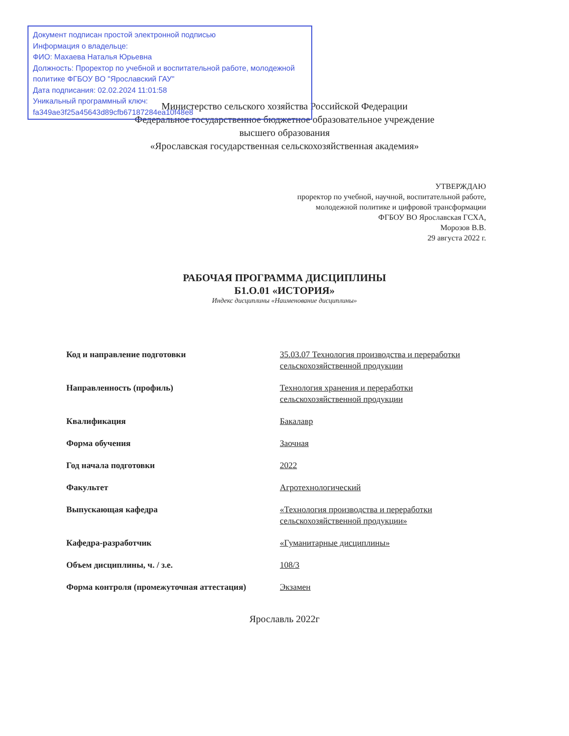Документ подписан простой электронной подписью
Информация о владельце:
ФИО: Махаева Наталья Юрьевна
Должность: Проректор по учебной и воспитательной работе, молодежной политике ФГБОУ ВО "Ярославский ГАУ"
Дата подписания: 02.02.2024 11:01:58
Уникальный программный ключ:
fa349ae3f25a45643d89cfb67187284ea10f48e8
Министерство сельского хозяйства Российской Федерации
Федеральное государственное бюджетное образовательное учреждение
высшего образования
«Ярославская государственная сельскохозяйственная академия»
УТВЕРЖДАЮ
проректор по учебной, научной, воспитательной работе, молодежной политике и цифровой трансформации ФГБОУ ВО Ярославская ГСХА,
Морозов В.В.
29 августа 2022 г.
РАБОЧАЯ ПРОГРАММА ДИСЦИПЛИНЫ
Б1.О.01 «ИСТОРИЯ»
Индекс дисциплины «Наименование дисциплины»
| Код и направление подготовки | 35.03.07 Технология производства и переработки сельскохозяйственной продукции |
| Направленность (профиль) | Технология хранения и переработки сельскохозяйственной продукции |
| Квалификация | Бакалавр |
| Форма обучения | Заочная |
| Год начала подготовки | 2022 |
| Факультет | Агротехнологический |
| Выпускающая кафедра | «Технология производства и переработки сельскохозяйственной продукции» |
| Кафедра-разработчик | «Гуманитарные дисциплины» |
| Объем дисциплины, ч. / з.е. | 108/3 |
| Форма контроля (промежуточная аттестация) | Экзамен |
Ярославль 2022г